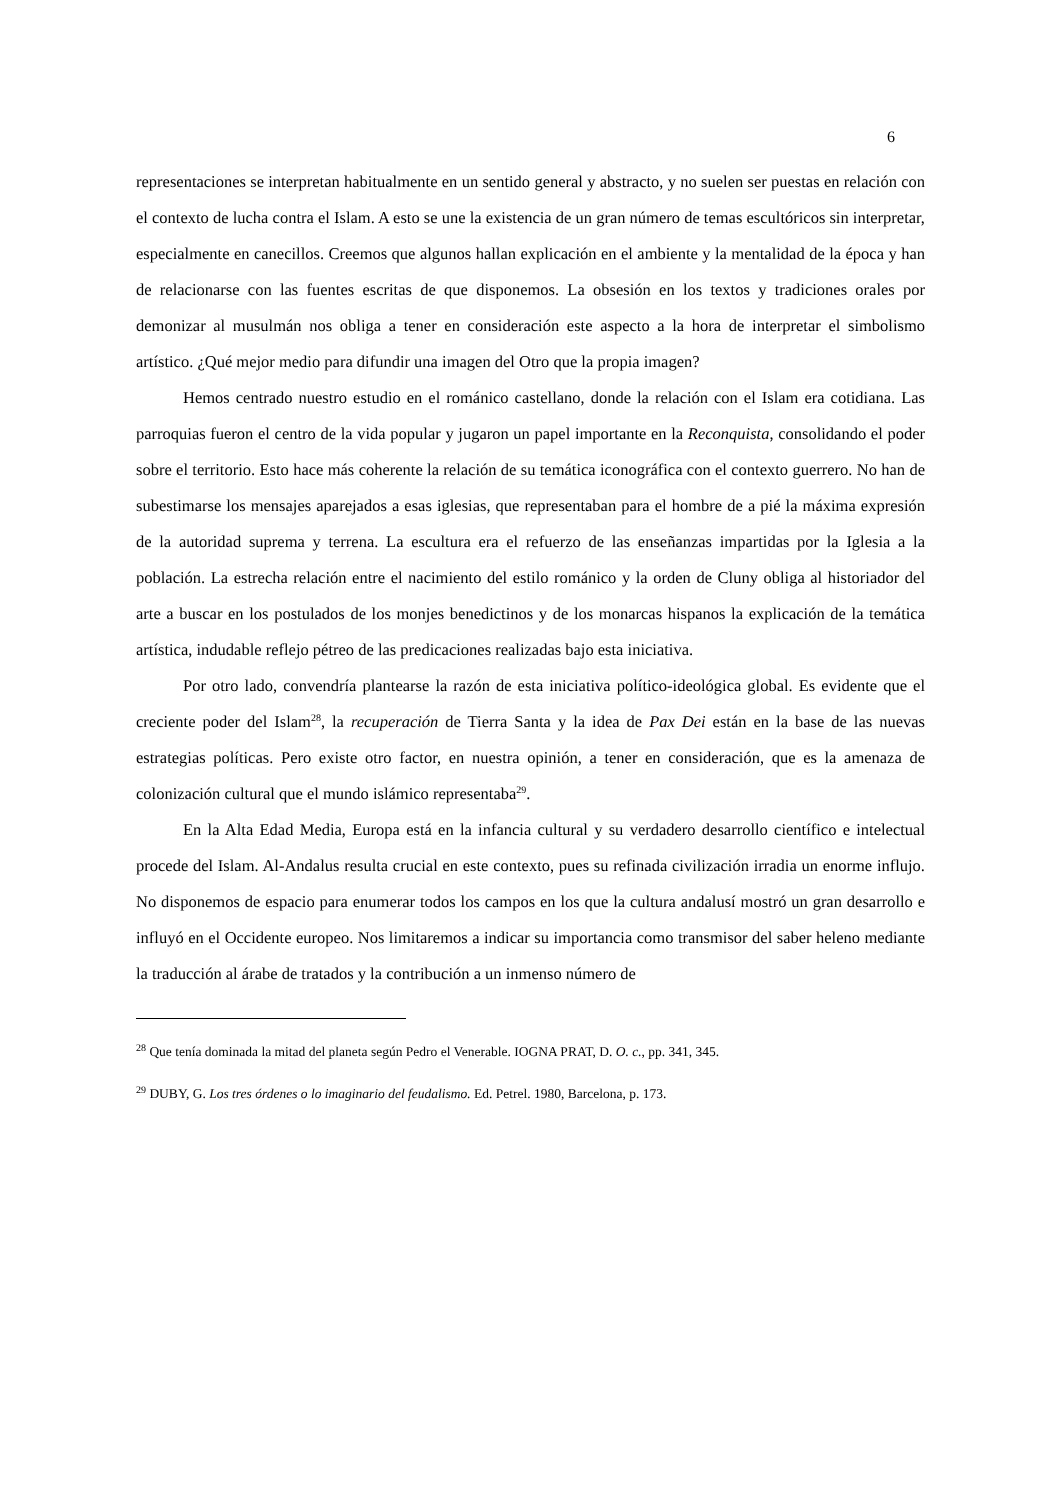6
representaciones se interpretan habitualmente en un sentido general y abstracto, y no suelen ser puestas en relación con el contexto de lucha contra el Islam. A esto se une la existencia de un gran número de temas escultóricos sin interpretar, especialmente en canecillos. Creemos que algunos hallan explicación en el ambiente y la mentalidad de la época y han de relacionarse con las fuentes escritas de que disponemos. La obsesión en los textos y tradiciones orales por demonizar al musulmán nos obliga a tener en consideración este aspecto a la hora de interpretar el simbolismo artístico. ¿Qué mejor medio para difundir una imagen del Otro que la propia imagen?
Hemos centrado nuestro estudio en el románico castellano, donde la relación con el Islam era cotidiana. Las parroquias fueron el centro de la vida popular y jugaron un papel importante en la Reconquista, consolidando el poder sobre el territorio. Esto hace más coherente la relación de su temática iconográfica con el contexto guerrero. No han de subestimarse los mensajes aparejados a esas iglesias, que representaban para el hombre de a pié la máxima expresión de la autoridad suprema y terrena. La escultura era el refuerzo de las enseñanzas impartidas por la Iglesia a la población. La estrecha relación entre el nacimiento del estilo románico y la orden de Cluny obliga al historiador del arte a buscar en los postulados de los monjes benedictinos y de los monarcas hispanos la explicación de la temática artística, indudable reflejo pétreo de las predicaciones realizadas bajo esta iniciativa.
Por otro lado, convendría plantearse la razón de esta iniciativa político-ideológica global. Es evidente que el creciente poder del Islam<sup>28</sup>, la recuperación de Tierra Santa y la idea de Pax Dei están en la base de las nuevas estrategias políticas. Pero existe otro factor, en nuestra opinión, a tener en consideración, que es la amenaza de colonización cultural que el mundo islámico representaba<sup>29</sup>.
En la Alta Edad Media, Europa está en la infancia cultural y su verdadero desarrollo científico e intelectual procede del Islam. Al-Andalus resulta crucial en este contexto, pues su refinada civilización irradia un enorme influjo. No disponemos de espacio para enumerar todos los campos en los que la cultura andalusí mostró un gran desarrollo e influyó en el Occidente europeo. Nos limitaremos a indicar su importancia como transmisor del saber heleno mediante la traducción al árabe de tratados y la contribución a un inmenso número de
<sup>28</sup> Que tenía dominada la mitad del planeta según Pedro el Venerable. IOGNA PRAT, D. O. c., pp. 341, 345.
<sup>29</sup> DUBY, G. Los tres órdenes o lo imaginario del feudalismo. Ed. Petrel. 1980, Barcelona, p. 173.